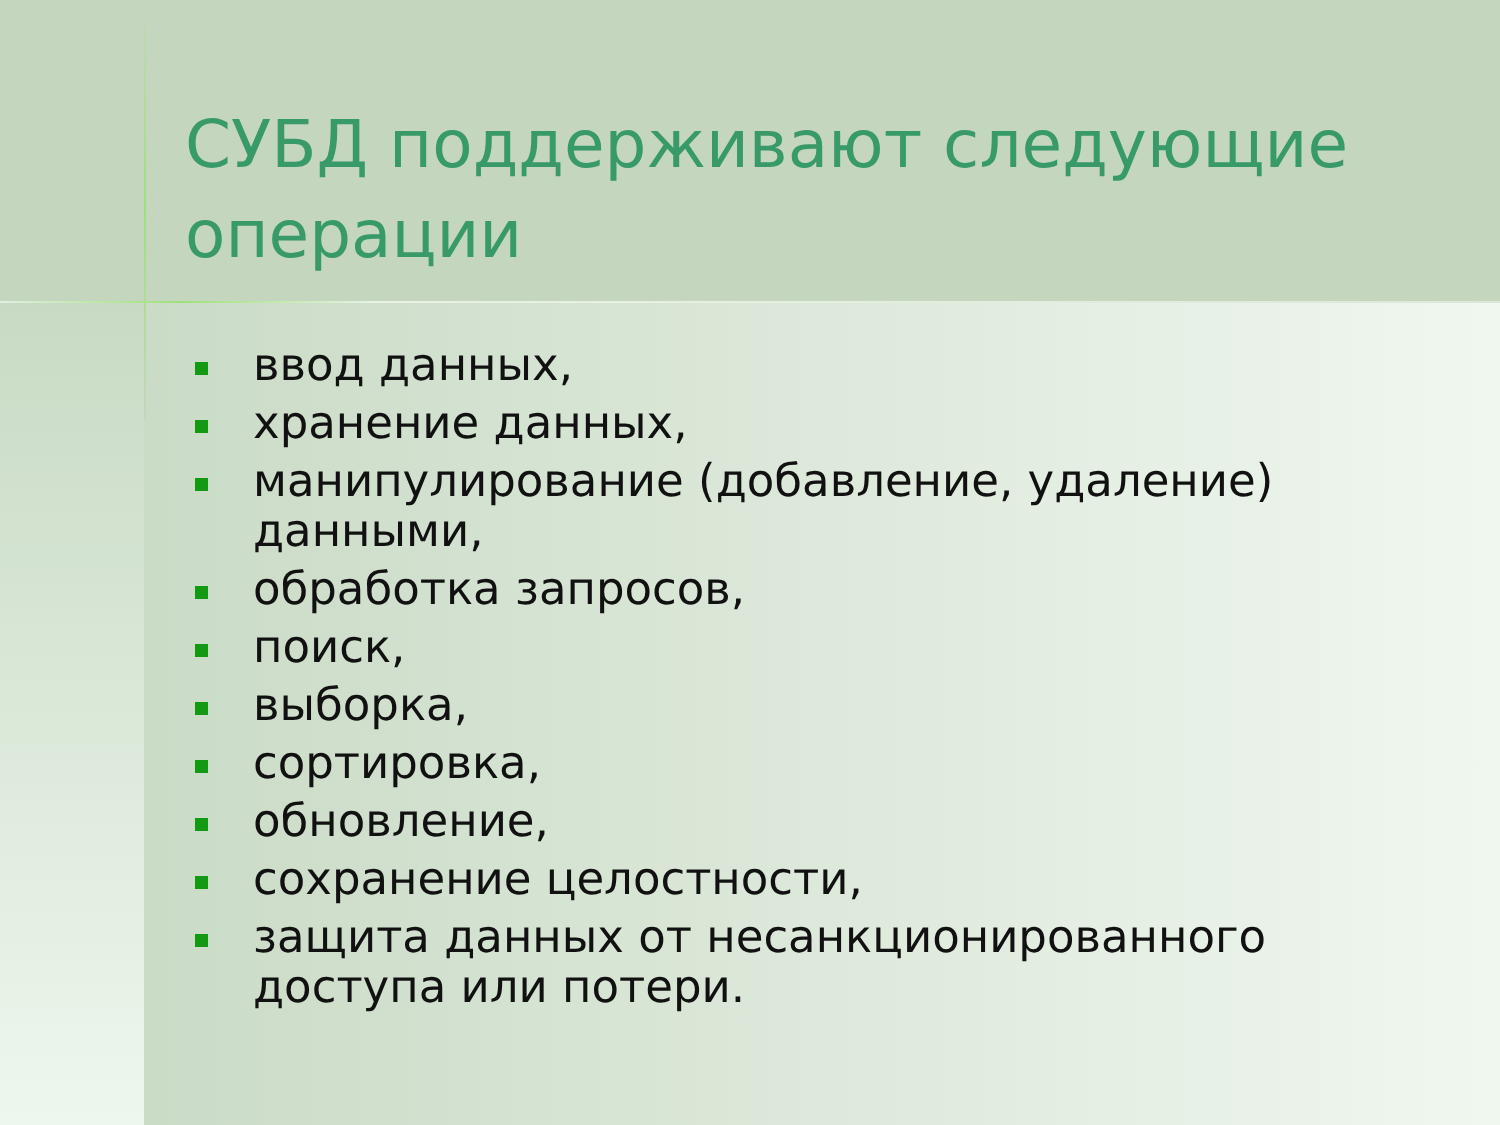СУБД поддерживают следующие операции
ввод данных,
хранение данных,
манипулирование (добавление, удаление) данными,
обработка запросов,
поиск,
выборка,
сортировка,
обновление,
сохранение целостности,
защита данных от несанкционированного доступа или потери.